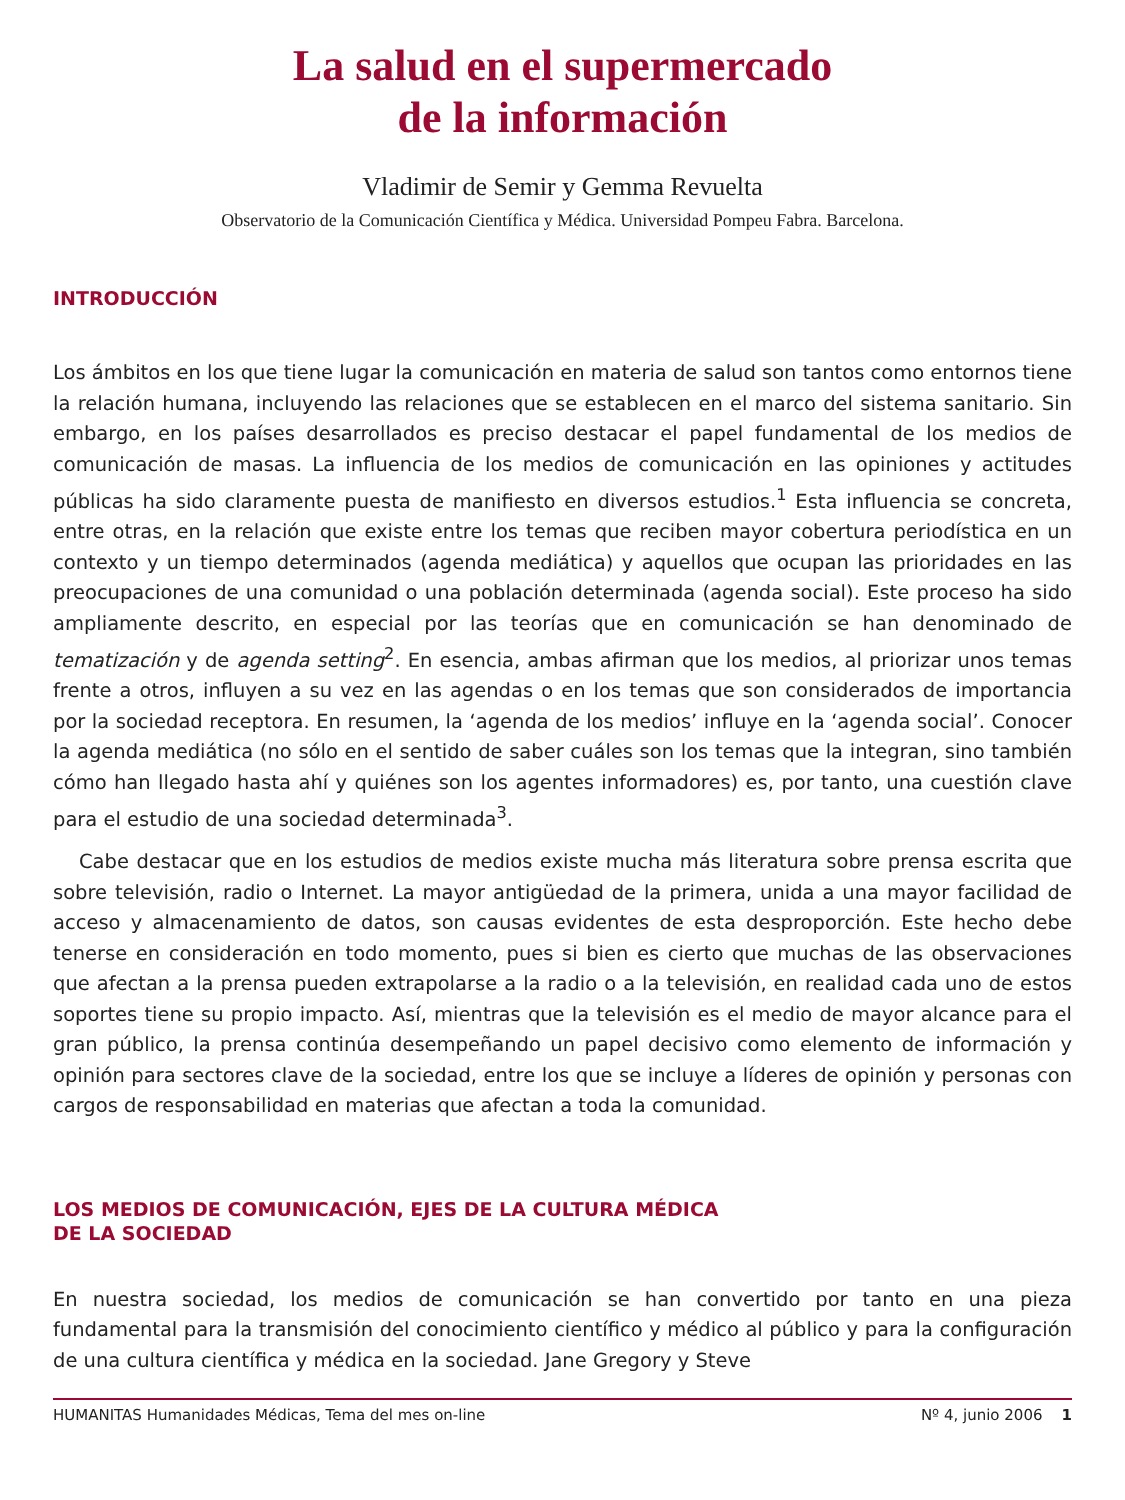La salud en el supermercado
de la información
Vladimir de Semir y Gemma Revuelta
Observatorio de la Comunicación Científica y Médica. Universidad Pompeu Fabra. Barcelona.
INTRODUCCIÓN
Los ámbitos en los que tiene lugar la comunicación en materia de salud son tantos como entornos tiene la relación humana, incluyendo las relaciones que se establecen en el marco del sistema sanitario. Sin embargo, en los países desarrollados es preciso destacar el papel fundamental de los medios de comunicación de masas. La influencia de los medios de comunicación en las opiniones y actitudes públicas ha sido claramente puesta de manifiesto en diversos estudios.<sup>1</sup> Esta influencia se concreta, entre otras, en la relación que existe entre los temas que reciben mayor cobertura periodística en un contexto y un tiempo determinados (agenda mediática) y aquellos que ocupan las prioridades en las preocupaciones de una comunidad o una población determinada (agenda social). Este proceso ha sido ampliamente descrito, en especial por las teorías que en comunicación se han denominado de tematización y de agenda setting<sup>2</sup>. En esencia, ambas afirman que los medios, al priorizar unos temas frente a otros, influyen a su vez en las agendas o en los temas que son considerados de importancia por la sociedad receptora. En resumen, la ‘agenda de los medios’ influye en la ‘agenda social’. Conocer la agenda mediática (no sólo en el sentido de saber cuáles son los temas que la integran, sino también cómo han llegado hasta ahí y quiénes son los agentes informadores) es, por tanto, una cuestión clave para el estudio de una sociedad determinada<sup>3</sup>.
Cabe destacar que en los estudios de medios existe mucha más literatura sobre prensa escrita que sobre televisión, radio o Internet. La mayor antigüedad de la primera, unida a una mayor facilidad de acceso y almacenamiento de datos, son causas evidentes de esta desproporción. Este hecho debe tenerse en consideración en todo momento, pues si bien es cierto que muchas de las observaciones que afectan a la prensa pueden extrapolarse a la radio o a la televisión, en realidad cada uno de estos soportes tiene su propio impacto. Así, mientras que la televisión es el medio de mayor alcance para el gran público, la prensa continúa desempeñando un papel decisivo como elemento de información y opinión para sectores clave de la sociedad, entre los que se incluye a líderes de opinión y personas con cargos de responsabilidad en materias que afectan a toda la comunidad.
LOS MEDIOS DE COMUNICACIÓN, EJES DE LA CULTURA MÉDICA
DE LA SOCIEDAD
En nuestra sociedad, los medios de comunicación se han convertido por tanto en una pieza fundamental para la transmisión del conocimiento científico y médico al público y para la configuración de una cultura científica y médica en la sociedad. Jane Gregory y Steve
HUMANITAS Humanidades Médicas, Tema del mes on-line Nº 4, junio 2006 1